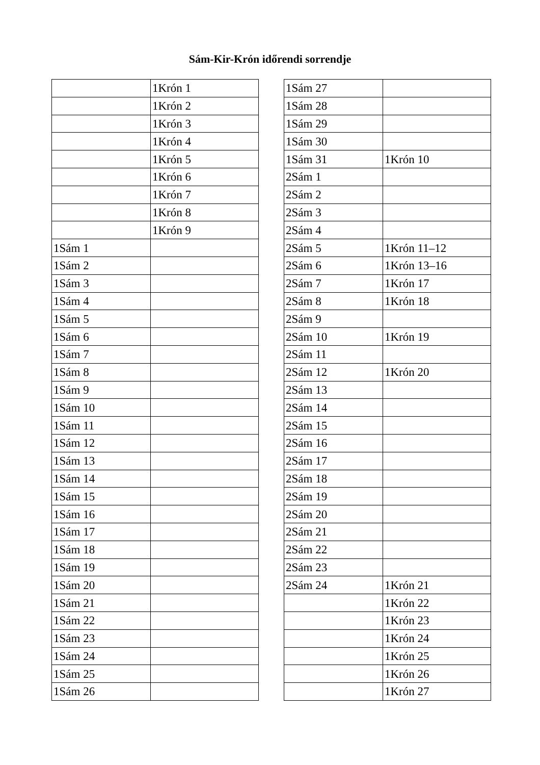Sám-Kir-Krón időrendi sorrendje
| | 1Krón 1 |
| | 1Krón 2 |
| | 1Krón 3 |
| | 1Krón 4 |
| | 1Krón 5 |
| | 1Krón 6 |
| | 1Krón 7 |
| | 1Krón 8 |
| | 1Krón 9 |
| 1Sám 1 | |
| 1Sám 2 | |
| 1Sám 3 | |
| 1Sám 4 | |
| 1Sám 5 | |
| 1Sám 6 | |
| 1Sám 7 | |
| 1Sám 8 | |
| 1Sám 9 | |
| 1Sám 10 | |
| 1Sám 11 | |
| 1Sám 12 | |
| 1Sám 13 | |
| 1Sám 14 | |
| 1Sám 15 | |
| 1Sám 16 | |
| 1Sám 17 | |
| 1Sám 18 | |
| 1Sám 19 | |
| 1Sám 20 | |
| 1Sám 21 | |
| 1Sám 22 | |
| 1Sám 23 | |
| 1Sám 24 | |
| 1Sám 25 | |
| 1Sám 26 | |
| 1Sám 27 | |
| 1Sám 28 | |
| 1Sám 29 | |
| 1Sám 30 | |
| 1Sám 31 | 1Krón 10 |
| 2Sám 1 | |
| 2Sám 2 | |
| 2Sám 3 | |
| 2Sám 4 | |
| 2Sám 5 | 1Krón 11–12 |
| 2Sám 6 | 1Krón 13–16 |
| 2Sám 7 | 1Krón 17 |
| 2Sám 8 | 1Krón 18 |
| 2Sám 9 | |
| 2Sám 10 | 1Krón 19 |
| 2Sám 11 | |
| 2Sám 12 | 1Krón 20 |
| 2Sám 13 | |
| 2Sám 14 | |
| 2Sám 15 | |
| 2Sám 16 | |
| 2Sám 17 | |
| 2Sám 18 | |
| 2Sám 19 | |
| 2Sám 20 | |
| 2Sám 21 | |
| 2Sám 22 | |
| 2Sám 23 | |
| 2Sám 24 | 1Krón 21 |
| | 1Krón 22 |
| | 1Krón 23 |
| | 1Krón 24 |
| | 1Krón 25 |
| | 1Krón 26 |
| | 1Krón 27 |